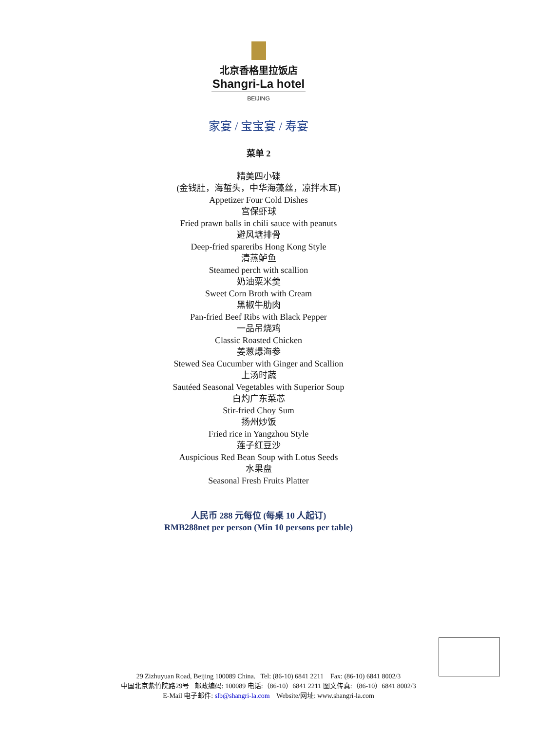北京香格里拉饭店
Shangri-La hotel
BEIJING
家宴 / 宝宝宴 / 寿宴
菜单 2
精美四小碟
(金钱肚，海蜇头，中华海藻丝，凉拌木耳)
Appetizer Four Cold Dishes
宫保虾球
Fried prawn balls in chili sauce with peanuts
避风塘排骨
Deep-fried spareribs Hong Kong Style
清蒸鲈鱼
Steamed perch with scallion
奶油粟米羹
Sweet Corn Broth with Cream
黑椒牛肋肉
Pan-fried Beef Ribs with Black Pepper
一品吊烧鸡
Classic Roasted Chicken
姜葱爆海参
Stewed Sea Cucumber with Ginger and Scallion
上汤时蔬
Sautéed Seasonal Vegetables with Superior Soup
白灼广东菜芯
Stir-fried Choy Sum
扬州炒饭
Fried rice in Yangzhou Style
莲子红豆沙
Auspicious Red Bean Soup with Lotus Seeds
水果盘
Seasonal Fresh Fruits Platter
人民币 288 元每位 (每桌 10 人起订)
RMB288net per person (Min 10 persons per table)
29 Zizhuyuan Road, Beijing 100089 China. Tel: (86-10) 6841 2211 Fax: (86-10) 6841 8002/3
中国北京紫竹院路29号 邮政编码: 100089 电话:（86-10）6841 2211 图文传真:（86-10）6841 8002/3
E-Mail 电子邮件: slb@shangri-la.com Website/网址: www.shangri-la.com